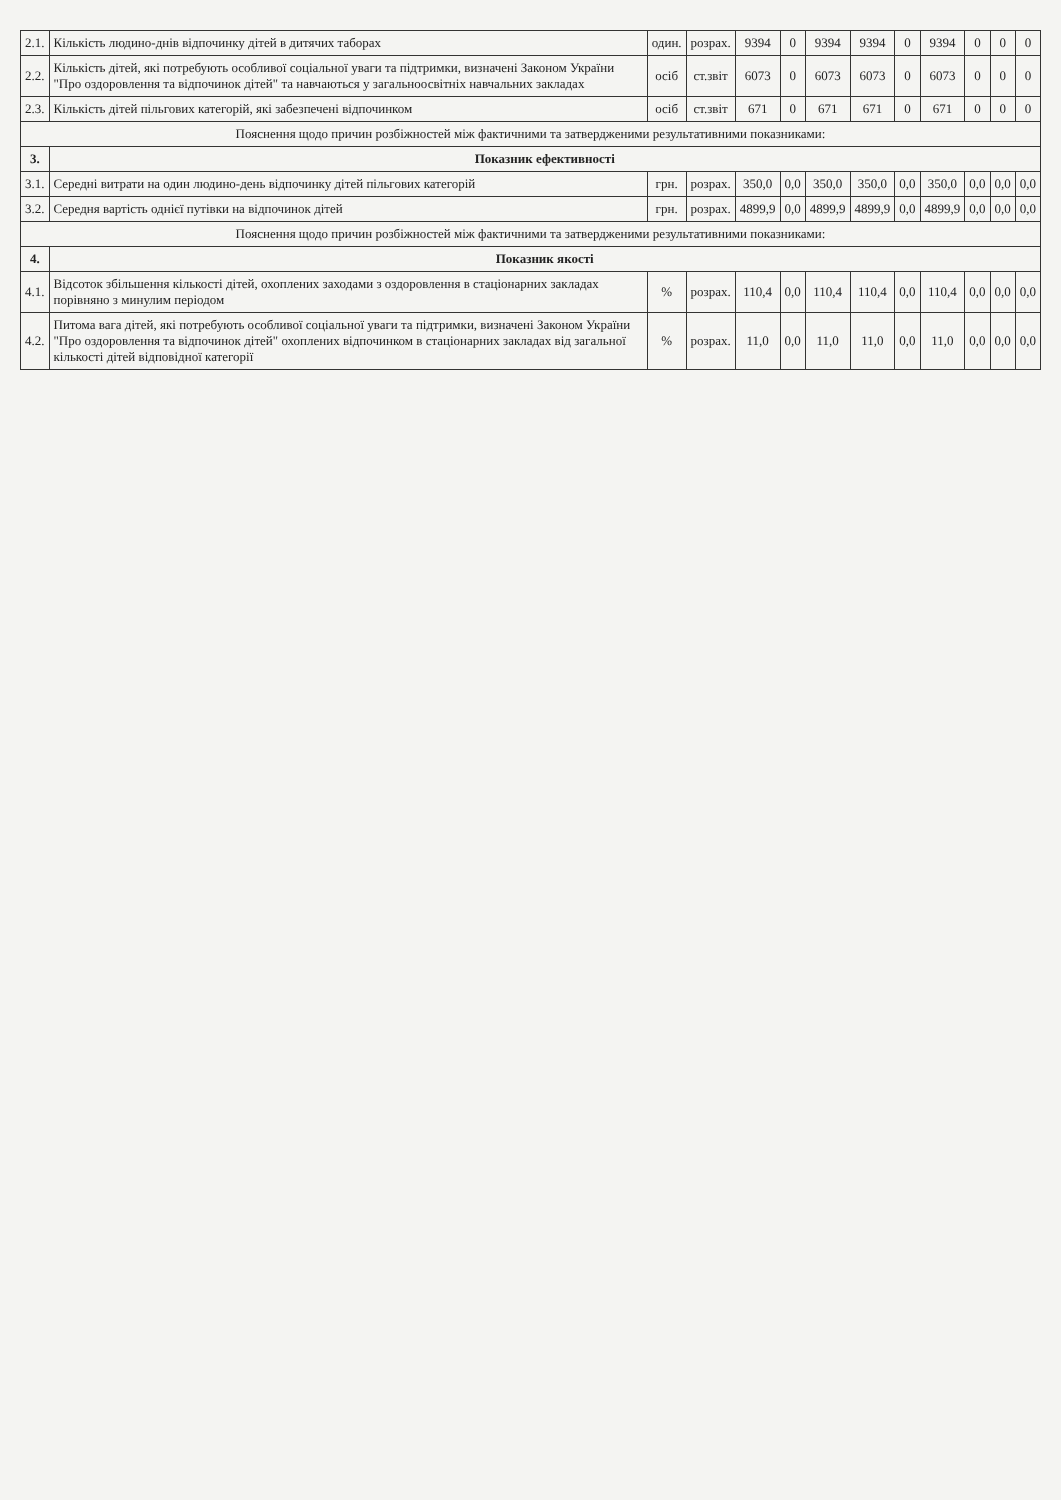| 2.1. | Кількість людино-днів відпочинку дітей в дитячих таборах | один. | розрах. | 9394 | 0 | 9394 | 9394 | 0 | 9394 | 0 | 0 | 0 |
| 2.2. | Кількість дітей, які потребують особливої соціальної уваги та підтримки, визначені Законом України "Про оздоровлення та відпочинок дітей" та навчаються у загальноосвітніх навчальних закладах | осіб | ст.звіт | 6073 | 0 | 6073 | 6073 | 0 | 6073 | 0 | 0 | 0 |
| 2.3. | Кількість дітей пільгових категорій, які забезпечені відпочинком | осіб | ст.звіт | 671 | 0 | 671 | 671 | 0 | 671 | 0 | 0 | 0 |
| Пояснення щодо причин розбіжностей між фактичними та затвердженими результативними показниками: | | | | | | | | | | | | |
| 3. | Показник ефективності | | | | | | | | | | | |
| 3.1. | Середні витрати на один людино-день відпочинку дітей пільгових категорій | грн. | розрах. | 350,0 | 0,0 | 350,0 | 350,0 | 0,0 | 350,0 | 0,0 | 0,0 | 0,0 |
| 3.2. | Середня вартість однієї путівки на відпочинок дітей | грн. | розрах. | 4899,9 | 0,0 | 4899,9 | 4899,9 | 0,0 | 4899,9 | 0,0 | 0,0 | 0,0 |
| Пояснення щодо причин розбіжностей між фактичними та затвердженими результативними показниками: | | | | | | | | | | | | |
| 4. | Показник якості | | | | | | | | | | | |
| 4.1. | Відсоток збільшення кількості дітей, охоплених заходами з оздоровлення в стаціонарних закладах порівняно з минулим періодом | % | розрах. | 110,4 | 0,0 | 110,4 | 110,4 | 0,0 | 110,4 | 0,0 | 0,0 | 0,0 |
| 4.2. | Питома вага дітей, які потребують особливої соціальної уваги та підтримки, визначені Законом України "Про оздоровлення та відпочинок дітей" охоплених відпочинком в стаціонарних закладах від загальної кількості дітей відповідної категорії | % | розрах. | 11,0 | 0,0 | 11,0 | 11,0 | 0,0 | 11,0 | 0,0 | 0,0 | 0,0 |